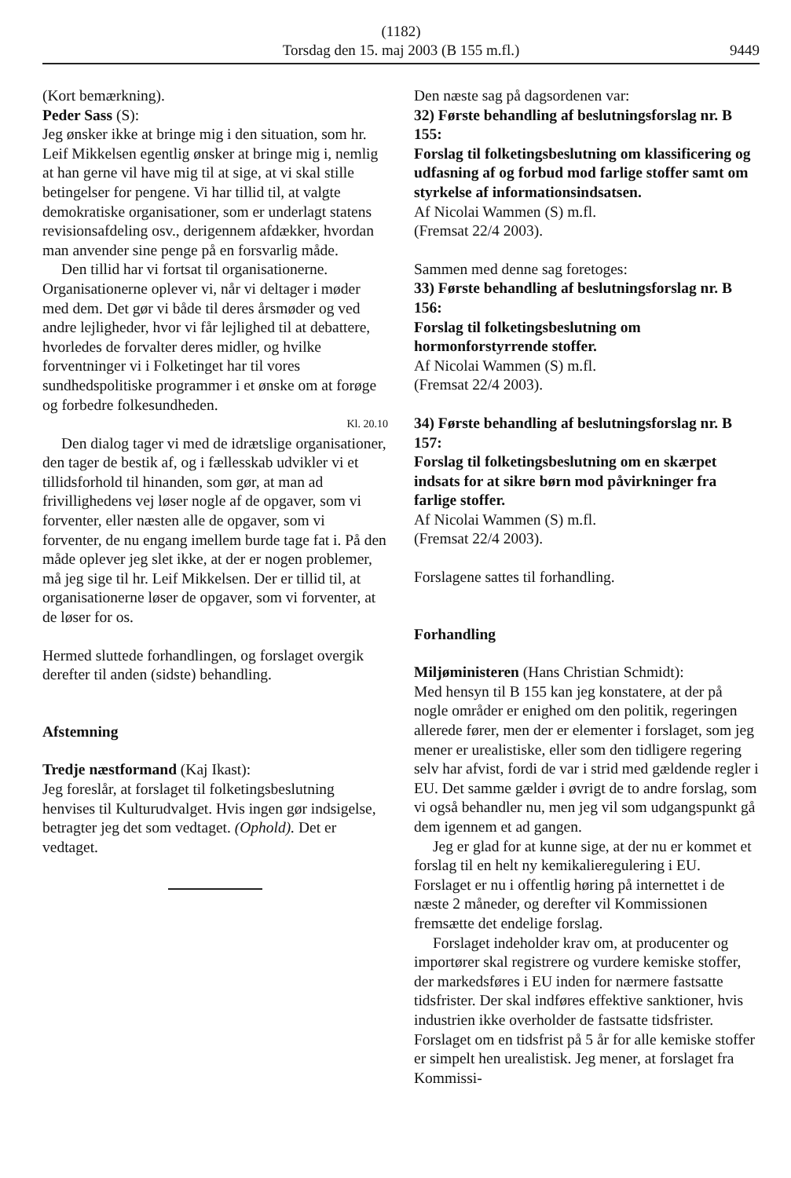(1182)
Torsdag den 15. maj 2003 (B 155 m.fl.)
9449
(Kort bemærkning).
Peder Sass (S):
Jeg ønsker ikke at bringe mig i den situation, som hr. Leif Mikkelsen egentlig ønsker at bringe mig i, nemlig at han gerne vil have mig til at sige, at vi skal stille betingelser for pengene. Vi har tillid til, at valgte demokratiske organisationer, som er underlagt statens revisionsafdeling osv., derigennem afdækker, hvordan man anvender sine penge på en forsvarlig måde.
Den tillid har vi fortsat til organisationerne. Organisationerne oplever vi, når vi deltager i møder med dem. Det gør vi både til deres årsmøder og ved andre lejligheder, hvor vi får lejlighed til at debattere, hvorledes de forvalter deres midler, og hvilke forventninger vi i Folketinget har til vores sundhedspolitiske programmer i et ønske om at forøge og forbedre folkesundheden.
Kl. 20.10
Den dialog tager vi med de idrætslige organisationer, den tager de bestik af, og i fællesskab udvikler vi et tillidsforhold til hinanden, som gør, at man ad frivillighedens vej løser nogle af de opgaver, som vi forventer, eller næsten alle de opgaver, som vi forventer, de nu engang imellem burde tage fat i. På den måde oplever jeg slet ikke, at der er nogen problemer, må jeg sige til hr. Leif Mikkelsen. Der er tillid til, at organisationerne løser de opgaver, som vi forventer, at de løser for os.
Hermed sluttede forhandlingen, og forslaget overgik derefter til anden (sidste) behandling.
Afstemning
Tredje næstformand (Kaj Ikast):
Jeg foreslår, at forslaget til folketingsbeslutning henvises til Kulturudvalget. Hvis ingen gør indsigelse, betragter jeg det som vedtaget. (Ophold). Det er vedtaget.
Den næste sag på dagsordenen var:
32) Første behandling af beslutningsforslag nr. B 155:
Forslag til folketingsbeslutning om klassificering og udfasning af og forbud mod farlige stoffer samt om styrkelse af informationsindsatsen.
Af Nicolai Wammen (S) m.fl.
(Fremsat 22/4 2003).
Sammen med denne sag foretoges:
33) Første behandling af beslutningsforslag nr. B 156:
Forslag til folketingsbeslutning om hormonforstyrrende stoffer.
Af Nicolai Wammen (S) m.fl.
(Fremsat 22/4 2003).
34) Første behandling af beslutningsforslag nr. B 157:
Forslag til folketingsbeslutning om en skærpet indsats for at sikre børn mod påvirkninger fra farlige stoffer.
Af Nicolai Wammen (S) m.fl.
(Fremsat 22/4 2003).
Forslagene sattes til forhandling.
Forhandling
Miljøministeren (Hans Christian Schmidt):
Med hensyn til B 155 kan jeg konstatere, at der på nogle områder er enighed om den politik, regeringen allerede fører, men der er elementer i forslaget, som jeg mener er urealistiske, eller som den tidligere regering selv har afvist, fordi de var i strid med gældende regler i EU. Det samme gælder i øvrigt de to andre forslag, som vi også behandler nu, men jeg vil som udgangspunkt gå dem igennem et ad gangen.
Jeg er glad for at kunne sige, at der nu er kommet et forslag til en helt ny kemikalieregulering i EU. Forslaget er nu i offentlig høring på internettet i de næste 2 måneder, og derefter vil Kommissionen fremsætte det endelige forslag.
Forslaget indeholder krav om, at producenter og importører skal registrere og vurdere kemiske stoffer, der markedsføres i EU inden for nærmere fastsatte tidsfrister. Der skal indføres effektive sanktioner, hvis industrien ikke overholder de fastsatte tidsfrister. Forslaget om en tidsfrist på 5 år for alle kemiske stoffer er simpelt hen urealistisk. Jeg mener, at forslaget fra Kommissi-